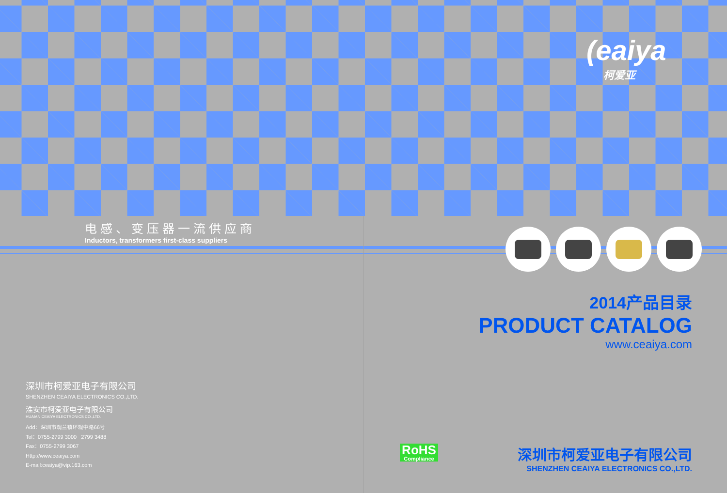(eaiya
柯爱亚
电感、变压器一流供应商
Inductors, transformers first-class suppliers
2014产品目录
PRODUCT CATALOG
www.ceaiya.com
深圳市柯爱亚电子有限公司
SHENZHEN CEAIYA ELECTRONICS CO.,LTD.
淮安市柯爱亚电子有限公司
HUAIAN CEAIYA ELECTRONICS CO.,LTD.
Add：深圳市观兰镇环观中路66号
Tel：0755-2799 3000 2799 3488
Fax：0755-2799 3067
Http://www.ceaiya.com
E-mail:ceaiya@vip.163.com
RoHS
Compliance
深圳市柯爱亚电子有限公司
SHENZHEN CEAIYA ELECTRONICS CO.,LTD.